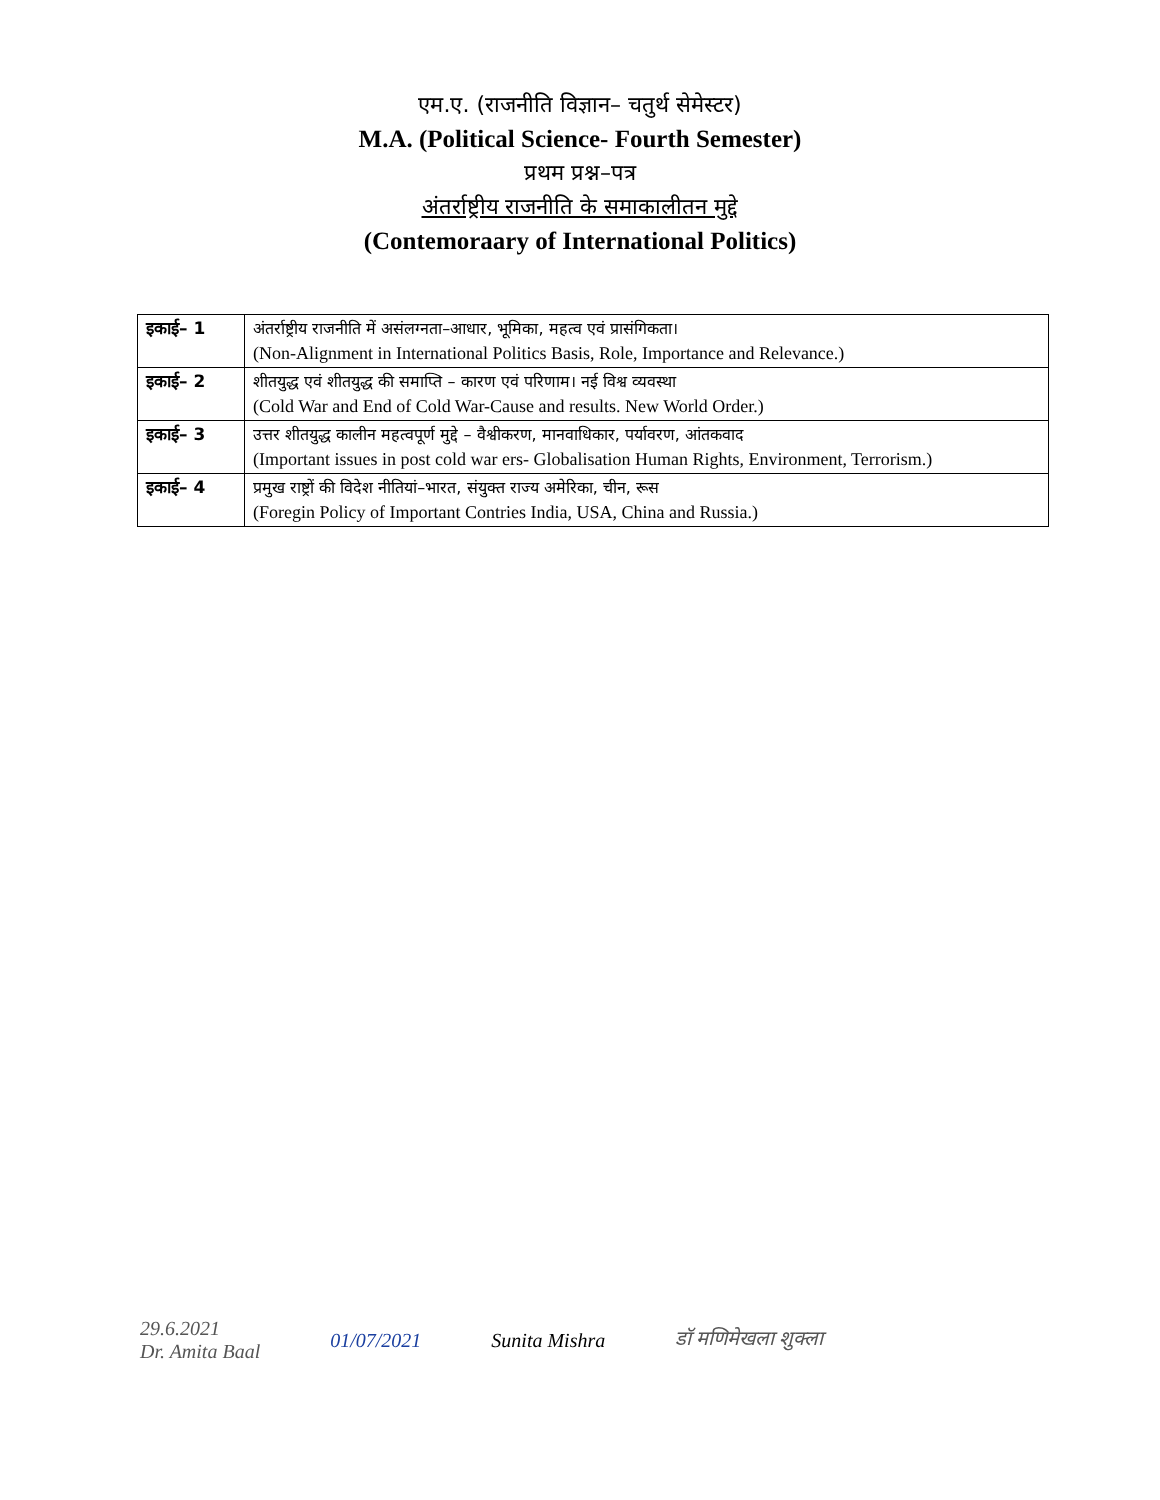एम.ए. (राजनीति विज्ञान– चतुर्थ सेमेस्टर)
M.A. (Political Science- Fourth Semester)
प्रथम प्रश्न–पत्र
अंतर्राष्ट्रीय राजनीति के समाकालीतन मुद्दे
(Contemoraary of International Politics)
| इकाई– 1 | अंतर्राष्ट्रीय राजनीति में असंलग्नता–आधार, भूमिका, महत्व एवं प्रासंगिकता। (Non-Alignment in International Politics Basis, Role, Importance and Relevance.) |
| इकाई– 2 | शीतयुद्ध एवं शीतयुद्ध की समाप्ति – कारण एवं परिणाम। नई विश्व व्यवस्था (Cold War and End of Cold War-Cause and results. New World Order.) |
| इकाई– 3 | उत्तर शीतयुद्ध कालीन महत्वपूर्ण मुद्दे – वैश्वीकरण, मानवाधिकार, पर्यावरण, आंतकवाद (Important issues in post cold war ers- Globalisation Human Rights, Environment, Terrorism.) |
| इकाई– 4 | प्रमुख राष्ट्रों की विदेश नीतियां–भारत, संयुक्त राज्य अमेरिका, चीन, रूस (Foregin Policy of Important Contries India, USA, China and Russia.) |
29.6.2021
Dr. Amita Baal
01/07/2021 Sunita Mishra डॉ मणिमेखला शुक्ला